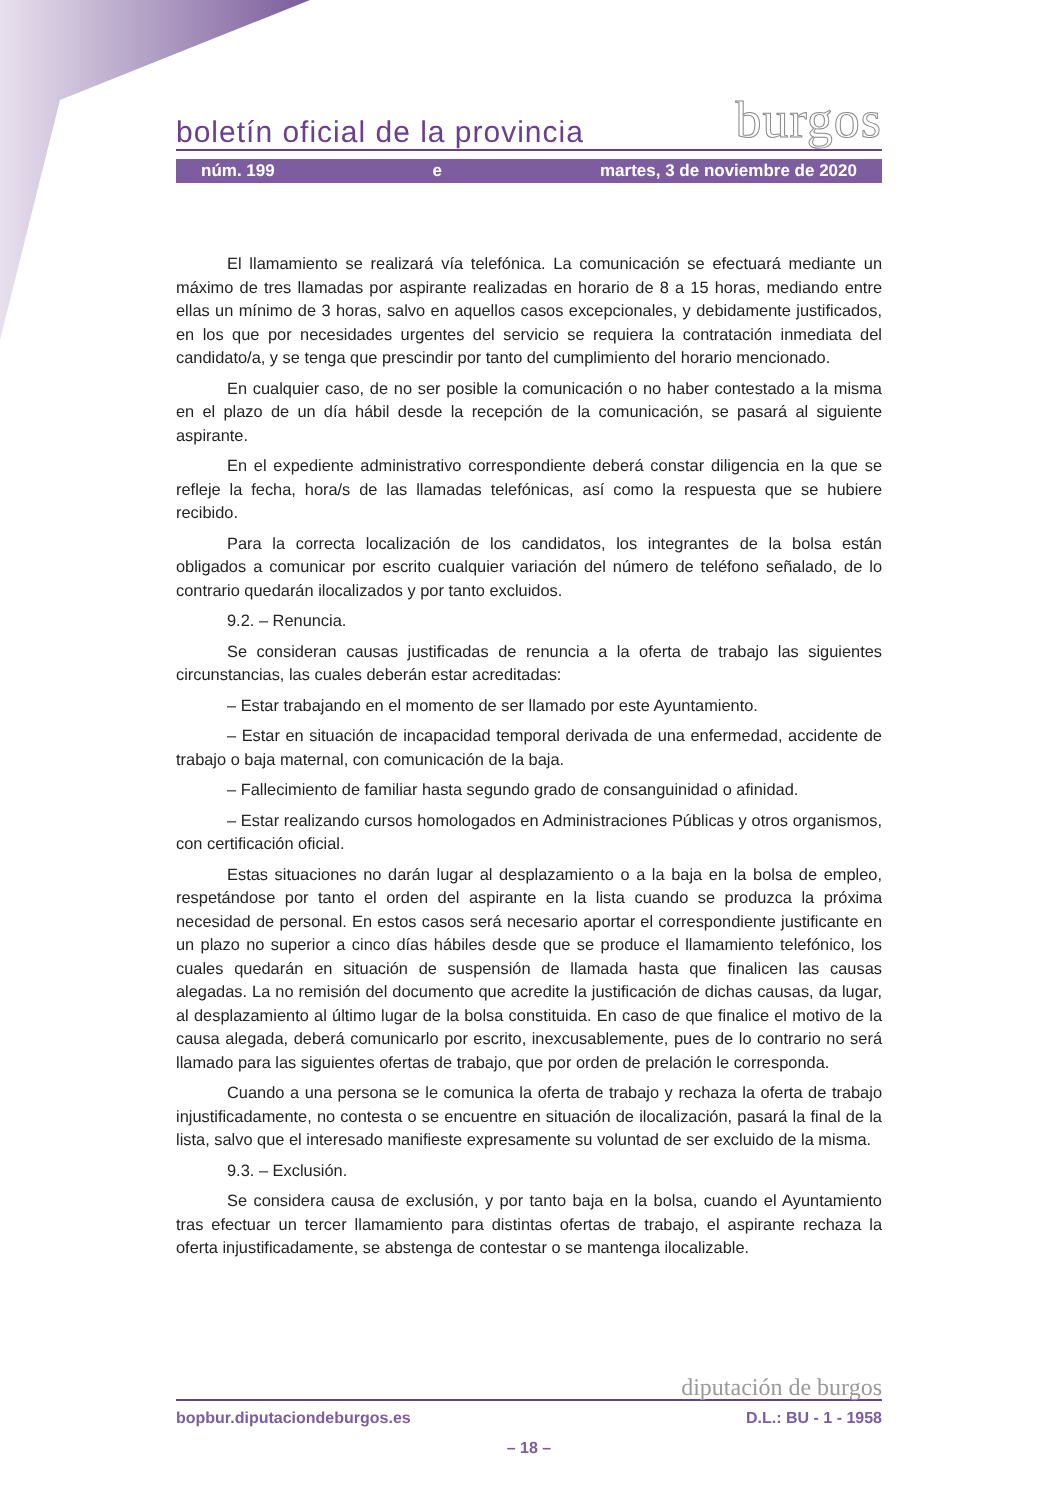boletín oficial de la provincia burgos
núm. 199 e martes, 3 de noviembre de 2020
El llamamiento se realizará vía telefónica. La comunicación se efectuará mediante un máximo de tres llamadas por aspirante realizadas en horario de 8 a 15 horas, mediando entre ellas un mínimo de 3 horas, salvo en aquellos casos excepcionales, y debidamente justificados, en los que por necesidades urgentes del servicio se requiera la contratación inmediata del candidato/a, y se tenga que prescindir por tanto del cumplimiento del horario mencionado.
En cualquier caso, de no ser posible la comunicación o no haber contestado a la misma en el plazo de un día hábil desde la recepción de la comunicación, se pasará al siguiente aspirante.
En el expediente administrativo correspondiente deberá constar diligencia en la que se refleje la fecha, hora/s de las llamadas telefónicas, así como la respuesta que se hubiere recibido.
Para la correcta localización de los candidatos, los integrantes de la bolsa están obligados a comunicar por escrito cualquier variación del número de teléfono señalado, de lo contrario quedarán ilocalizados y por tanto excluidos.
9.2. – Renuncia.
Se consideran causas justificadas de renuncia a la oferta de trabajo las siguientes circunstancias, las cuales deberán estar acreditadas:
– Estar trabajando en el momento de ser llamado por este Ayuntamiento.
– Estar en situación de incapacidad temporal derivada de una enfermedad, accidente de trabajo o baja maternal, con comunicación de la baja.
– Fallecimiento de familiar hasta segundo grado de consanguinidad o afinidad.
– Estar realizando cursos homologados en Administraciones Públicas y otros organismos, con certificación oficial.
Estas situaciones no darán lugar al desplazamiento o a la baja en la bolsa de empleo, respetándose por tanto el orden del aspirante en la lista cuando se produzca la próxima necesidad de personal. En estos casos será necesario aportar el correspondiente justificante en un plazo no superior a cinco días hábiles desde que se produce el llamamiento telefónico, los cuales quedarán en situación de suspensión de llamada hasta que finalicen las causas alegadas. La no remisión del documento que acredite la justificación de dichas causas, da lugar, al desplazamiento al último lugar de la bolsa constituida. En caso de que finalice el motivo de la causa alegada, deberá comunicarlo por escrito, inexcusablemente, pues de lo contrario no será llamado para las siguientes ofertas de trabajo, que por orden de prelación le corresponda.
Cuando a una persona se le comunica la oferta de trabajo y rechaza la oferta de trabajo injustificadamente, no contesta o se encuentre en situación de ilocalización, pasará la final de la lista, salvo que el interesado manifieste expresamente su voluntad de ser excluido de la misma.
9.3. – Exclusión.
Se considera causa de exclusión, y por tanto baja en la bolsa, cuando el Ayuntamiento tras efectuar un tercer llamamiento para distintas ofertas de trabajo, el aspirante rechaza la oferta injustificadamente, se abstenga de contestar o se mantenga ilocalizable.
diputación de burgos
bopbur.diputaciondeburgos.es D.L.: BU - 1 - 1958
– 18 –